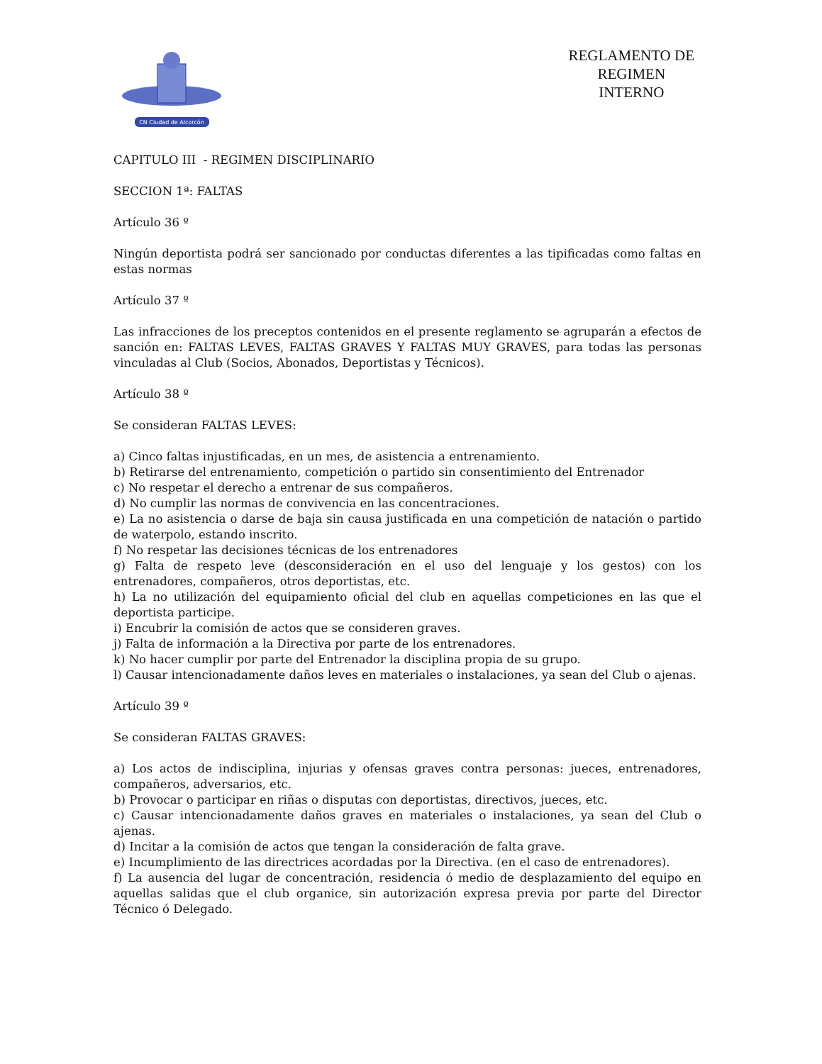CN Ciudad de Alcorcón
REGLAMENTO DE
REGIMEN
INTERNO
CAPITULO III - REGIMEN DISCIPLINARIO
SECCION 1ª: FALTAS
Artículo 36 º
Ningún deportista podrá ser sancionado por conductas diferentes a las tipificadas como faltas en estas normas
Artículo 37 º
Las infracciones de los preceptos contenidos en el presente reglamento se agruparán a efectos de sanción en: FALTAS LEVES, FALTAS GRAVES Y FALTAS MUY GRAVES, para todas las personas vinculadas al Club (Socios, Abonados, Deportistas y Técnicos).
Artículo 38 º
Se consideran FALTAS LEVES:
a) Cinco faltas injustificadas, en un mes, de asistencia a entrenamiento.
b) Retirarse del entrenamiento, competición o partido sin consentimiento del Entrenador
c) No respetar el derecho a entrenar de sus compañeros.
d) No cumplir las normas de convivencia en las concentraciones.
e) La no asistencia o darse de baja sin causa justificada en una competición de natación o partido de waterpolo, estando inscrito.
f) No respetar las decisiones técnicas de los entrenadores
g) Falta de respeto leve (desconsideración en el uso del lenguaje y los gestos) con los entrenadores, compañeros, otros deportistas, etc.
h) La no utilización del equipamiento oficial del club en aquellas competiciones en las que el deportista participe.
i) Encubrir la comisión de actos que se consideren graves.
j) Falta de información a la Directiva por parte de los entrenadores.
k) No hacer cumplir por parte del Entrenador la disciplina propia de su grupo.
l) Causar intencionadamente daños leves en materiales o instalaciones, ya sean del Club o ajenas.
Artículo 39 º
Se consideran FALTAS GRAVES:
a) Los actos de indisciplina, injurias y ofensas graves contra personas: jueces, entrenadores, compañeros, adversarios, etc.
b) Provocar o participar en riñas o disputas con deportistas, directivos, jueces, etc.
c) Causar intencionadamente daños graves en materiales o instalaciones, ya sean del Club o ajenas.
d) Incitar a la comisión de actos que tengan la consideración de falta grave.
e) Incumplimiento de las directrices acordadas por la Directiva. (en el caso de entrenadores).
f) La ausencia del lugar de concentración, residencia ó medio de desplazamiento del equipo en aquellas salidas que el club organice, sin autorización expresa previa por parte del Director Técnico ó Delegado.